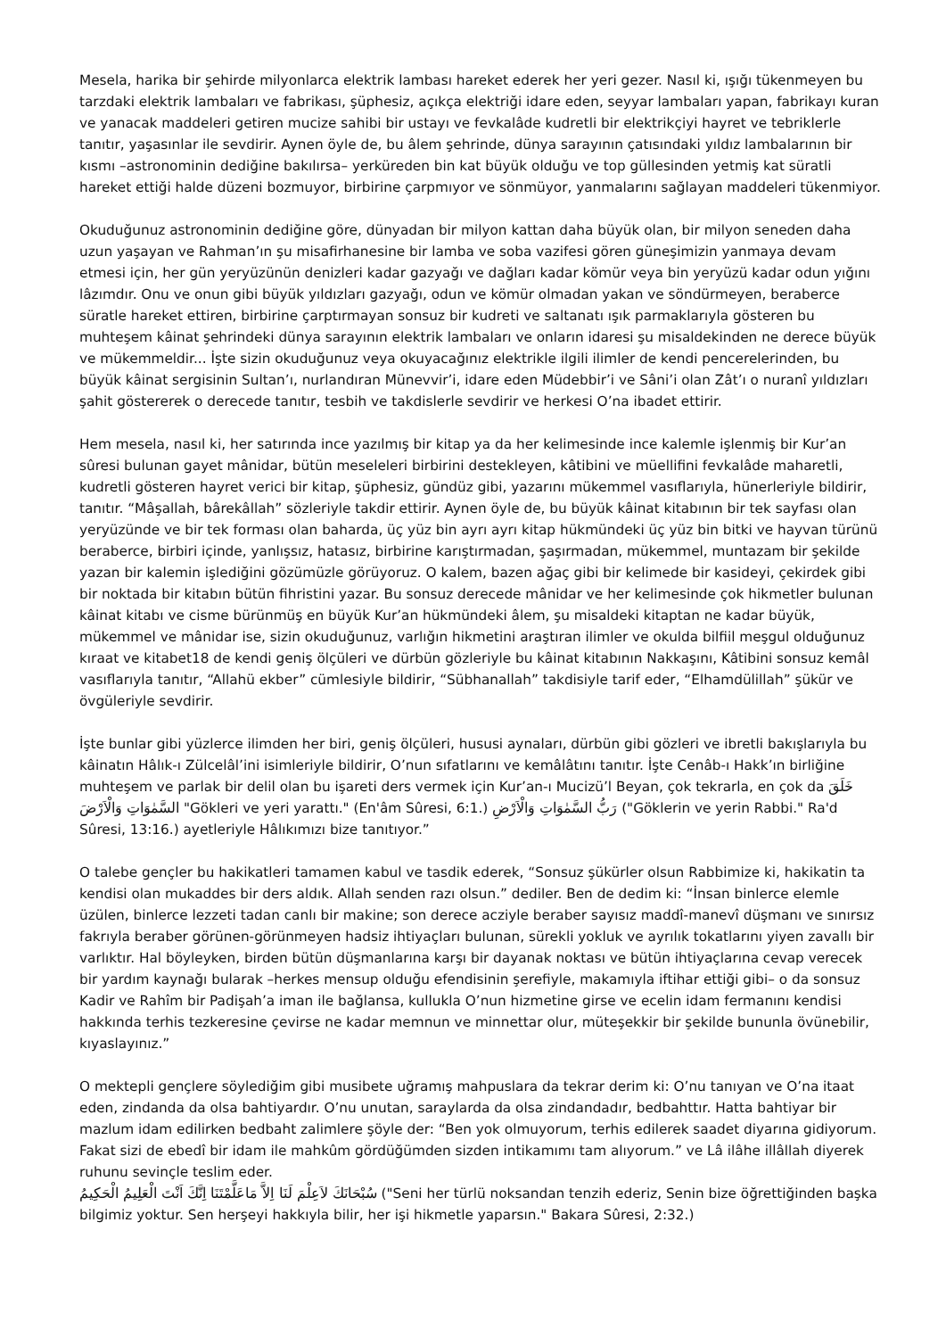Mesela, harika bir şehirde milyonlarca elektrik lambası hareket ederek her yeri gezer. Nasıl ki, ışığı tükenmeyen bu tarzdaki elektrik lambaları ve fabrikası, şüphesiz, açıkça elektriği idare eden, seyyar lambaları yapan, fabrikayı kuran ve yanacak maddeleri getiren mucize sahibi bir ustayı ve fevkalâde kudretli bir elektrikçiyi hayret ve tebriklerle tanıtır, yaşasınlar ile sevdirir. Aynen öyle de, bu âlem şehrinde, dünya sarayının çatısındaki yıldız lambalarının bir kısmı –astronominin dediğine bakılırsa– yerküreden bin kat büyük olduğu ve top güllesinden yetmiş kat süratli hareket ettiği halde düzeni bozmuyor, birbirine çarpmıyor ve sönmüyor, yanmalarını sağlayan maddeleri tükenmiyor.
Okuduğunuz astronominin dediğine göre, dünyadan bir milyon kattan daha büyük olan, bir milyon seneden daha uzun yaşayan ve Rahman’ın şu misafirhanesine bir lamba ve soba vazifesi gören güneşimizin yanmaya devam etmesi için, her gün yeryüzünün denizleri kadar gazyağı ve dağları kadar kömür veya bin yeryüzü kadar odun yığını lâzımdır. Onu ve onun gibi büyük yıldızları gazyağı, odun ve kömür olmadan yakan ve söndürmeyen, beraberce süratle hareket ettiren, birbirine çarptırmayan sonsuz bir kudreti ve saltanatı ışık parmaklarıyla gösteren bu muhteşem kâinat şehrindeki dünya sarayının elektrik lambaları ve onların idaresi şu misaldekinden ne derece büyük ve mükemmeldir... İşte sizin okuduğunuz veya okuyacağınız elektrikle ilgili ilimler de kendi pencerelerinden, bu büyük kâinat sergisinin Sultan’ı, nurlandıran Münevvir’i, idare eden Müdebbir’i ve Sâni’i olan Zât’ı o nuranî yıldızları şahit göstererek o derecede tanıtır, tesbih ve takdislerle sevdirir ve herkesi O’na ibadet ettirir.
Hem mesela, nasıl ki, her satırında ince yazılmış bir kitap ya da her kelimesinde ince kalemle işlenmiş bir Kur’an sûresi bulunan gayet mânidar, bütün meseleleri birbirini destekleyen, kâtibini ve müellifini fevkalâde maharetli, kudretli gösteren hayret verici bir kitap, şüphesiz, gündüz gibi, yazarını mükemmel vasıflarıyla, hünerleriyle bildirir, tanıtır. “Mâşallah, bârekâllah” sözleriyle takdir ettirir. Aynen öyle de, bu büyük kâinat kitabının bir tek sayfası olan yeryüzünde ve bir tek forması olan baharda, üç yüz bin ayrı ayrı kitap hükmündeki üç yüz bin bitki ve hayvan türünü beraberce, birbiri içinde, yanlışsız, hatasız, birbirine karıştırmadan, şaşırmadan, mükemmel, muntazam bir şekilde yazan bir kalemin işlediğini gözümüzle görüyoruz. O kalem, bazen ağaç gibi bir kelimede bir kasideyi, çekirdek gibi bir noktada bir kitabın bütün fihristini yazar. Bu sonsuz derecede mânidar ve her kelimesinde çok hikmetler bulunan kâinat kitabı ve cisme bürünmüş en büyük Kur’an hükmündeki âlem, şu misaldeki kitaptan ne kadar büyük, mükemmel ve mânidar ise, sizin okuduğunuz, varlığın hikmetini araştıran ilimler ve okulda bilfiil meşgul olduğunuz kıraat ve kitabet18 de kendi geniş ölçüleri ve dürbün gözleriyle bu kâinat kitabının Nakkaşını, Kâtibini sonsuz kemâl vasıflarıyla tanıtır, “Allahü ekber” cümlesiyle bildirir, “Sübhanallah” takdisiyle tarif eder, “Elhamdülillah” şükür ve övgüleriyle sevdirir.
İşte bunlar gibi yüzlerce ilimden her biri, geniş ölçüleri, hususi aynaları, dürbün gibi gözleri ve ibretli bakışlarıyla bu kâinatın Hâlık-ı Zülcelâl’ini isimleriyle bildirir, O’nun sıfatlarını ve kemâlâtını tanıtır. İşte Cenâb-ı Hakk’ın birliğine muhteşem ve parlak bir delil olan bu işareti ders vermek için Kur’an-ı Mucizü’l Beyan, çok tekrarla, en çok da خَلَقَ السَّمٰوَاتِ وَالْاَرْضَ "Gökleri ve yeri yarattı." (En'âm Sûresi, 6:1.) رَبُّ السَّمٰوَاتِ وَالْاَرْضِ ("Göklerin ve yerin Rabbi." Ra'd Sûresi, 13:16.) ayetleriyle Hâlıkımızı bize tanıtıyor.”
O talebe gençler bu hakikatleri tamamen kabul ve tasdik ederek, “Sonsuz şükürler olsun Rabbimize ki, hakikatin ta kendisi olan mukaddes bir ders aldık. Allah senden razı olsun.” dediler. Ben de dedim ki: “İnsan binlerce elemle üzülen, binlerce lezzeti tadan canlı bir makine; son derece acziyle beraber sayısız maddî-manevî düşmanı ve sınırsız fakrıyla beraber görünen-görünmeyen hadsiz ihtiyaçları bulunan, sürekli yokluk ve ayrılık tokatlarını yiyen zavallı bir varlıktır. Hal böyleyken, birden bütün düşmanlarına karşı bir dayanak noktası ve bütün ihtiyaçlarına cevap verecek bir yardım kaynağı bularak –herkes mensup olduğu efendisinin şerefiyle, makamıyla iftihar ettiği gibi– o da sonsuz Kadir ve Rahîm bir Padişah’a iman ile bağlansa, kullukla O’nun hizmetine girse ve ecelin idam fermanını kendisi hakkında terhis tezkeresine çevirse ne kadar memnun ve minnettar olur, müteşekkir bir şekilde bununla övünebilir, kıyaslayınız.”
O mektepli gençlere söylediğim gibi musibete uğramış mahpuslara da tekrar derim ki: O’nu tanıyan ve O’na itaat eden, zindanda da olsa bahtiyardır. O’nu unutan, saraylarda da olsa zindandadır, bedbahttır. Hatta bahtiyar bir mazlum idam edilirken bedbaht zalimlere şöyle der: “Ben yok olmuyorum, terhis edilerek saadet diyarına gidiyorum. Fakat sizi de ebedî bir idam ile mahkûm gördüğümden sizden intikamımı tam alıyorum.” ve Lâ ilâhe illâllah diyerek ruhunu sevinçle teslim eder.
سُبْحَانَكَ لاَعِلْمَ لَنَا اِلاَّ مَاعَلَّمْتَنَا اِنَّكَ اَنْتَ الْعَلِيمُ الْحَكِيمُ ("Seni her türlü noksandan tenzih ederiz, Senin bize öğrettiğinden başka bilgimiz yoktur. Sen herşeyi hakkıyla bilir, her işi hikmetle yaparsın." Bakara Sûresi, 2:32.)